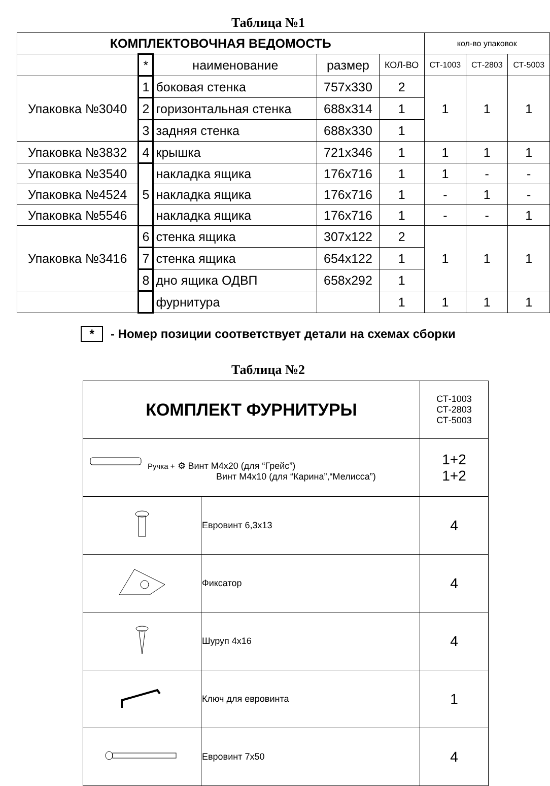Таблица №1
| КОМПЛЕКТОВОЧНАЯ ВЕДОМОСТЬ | | | | | кол-во упаковок | | |
| --- | --- | --- | --- | --- | --- | --- | --- |
| | * | наименование | размер | КОЛ-ВО | СТ-1003 | СТ-2803 | СТ-5003 |
| Упаковка №3040 | 1 | боковая стенка | 757x330 | 2 | 1 | 1 | 1 |
| | 2 | горизонтальная стенка | 688x314 | 1 | | | |
| | 3 | задняя стенка | 688x330 | 1 | | | |
| Упаковка №3832 | 4 | крышка | 721x346 | 1 | 1 | 1 | 1 |
| Упаковка №3540 | 5 | накладка ящика | 176x716 | 1 | 1 | - | - |
| Упаковка №4524 | | накладка ящика | 176x716 | 1 | - | 1 | - |
| Упаковка №5546 | | накладка ящика | 176x716 | 1 | - | - | 1 |
| Упаковка №3416 | 6 | стенка ящика | 307x122 | 2 | 1 | 1 | 1 |
| | 7 | стенка ящика | 654x122 | 1 | | | |
| | 8 | дно ящика ОДВП | 658x292 | 1 | | | |
| | | фурнитура | | 1 | 1 | 1 | 1 |
* - Номер позиции соответствует детали на схемах сборки
Таблица №2
| КОМПЛЕКТ ФУРНИТУРЫ | | СТ-1003 СТ-2803 СТ-5003 |
| Ручка + ⚙ Винт М4x20 (для “Грейс”) Винт М4x10 (для “Карина”,“Мелисса”) | | 1+2 1+2 |
| | Евровинт 6,3x13 | 4 |
| | Фиксатор | 4 |
| | Шуруп 4x16 | 4 |
| | Ключ для евровинта | 1 |
| | Евровинт 7x50 | 4 |